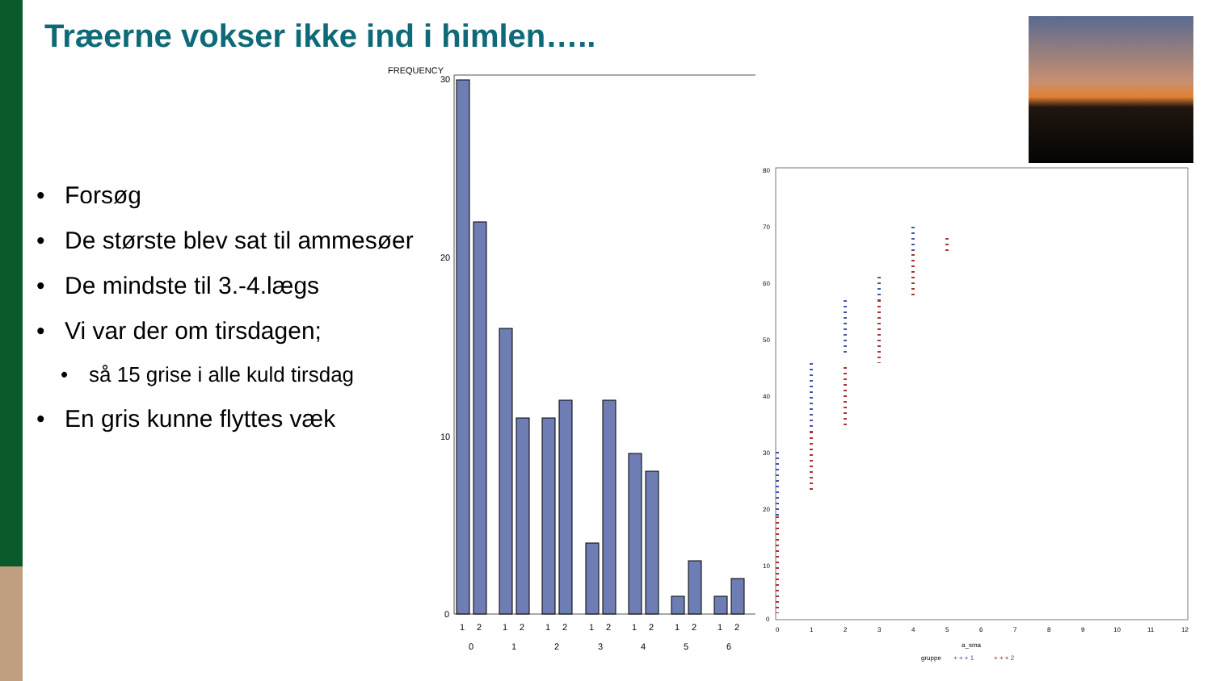Træerne vokser ikke ind i himlen…..
• Forsøg
• De største blev sat til ammesøer
• De mindste til 3.-4.lægs
• Vi var der om tirsdagen;
• så 15 grise i alle kuld tirsdag
• En gris kunne flyttes væk
FREQUENCY
30
20
10
0
1
2
1
2
1
2
1
2
1
2
1
2
1
2
0
1
2
3
4
5
6
80
70
60
50
40
30
20
10
0
0
1
2
3
4
5
6
7
8
9
10
11
12
a_sma
gruppe
+ + + 1
+ + + 2